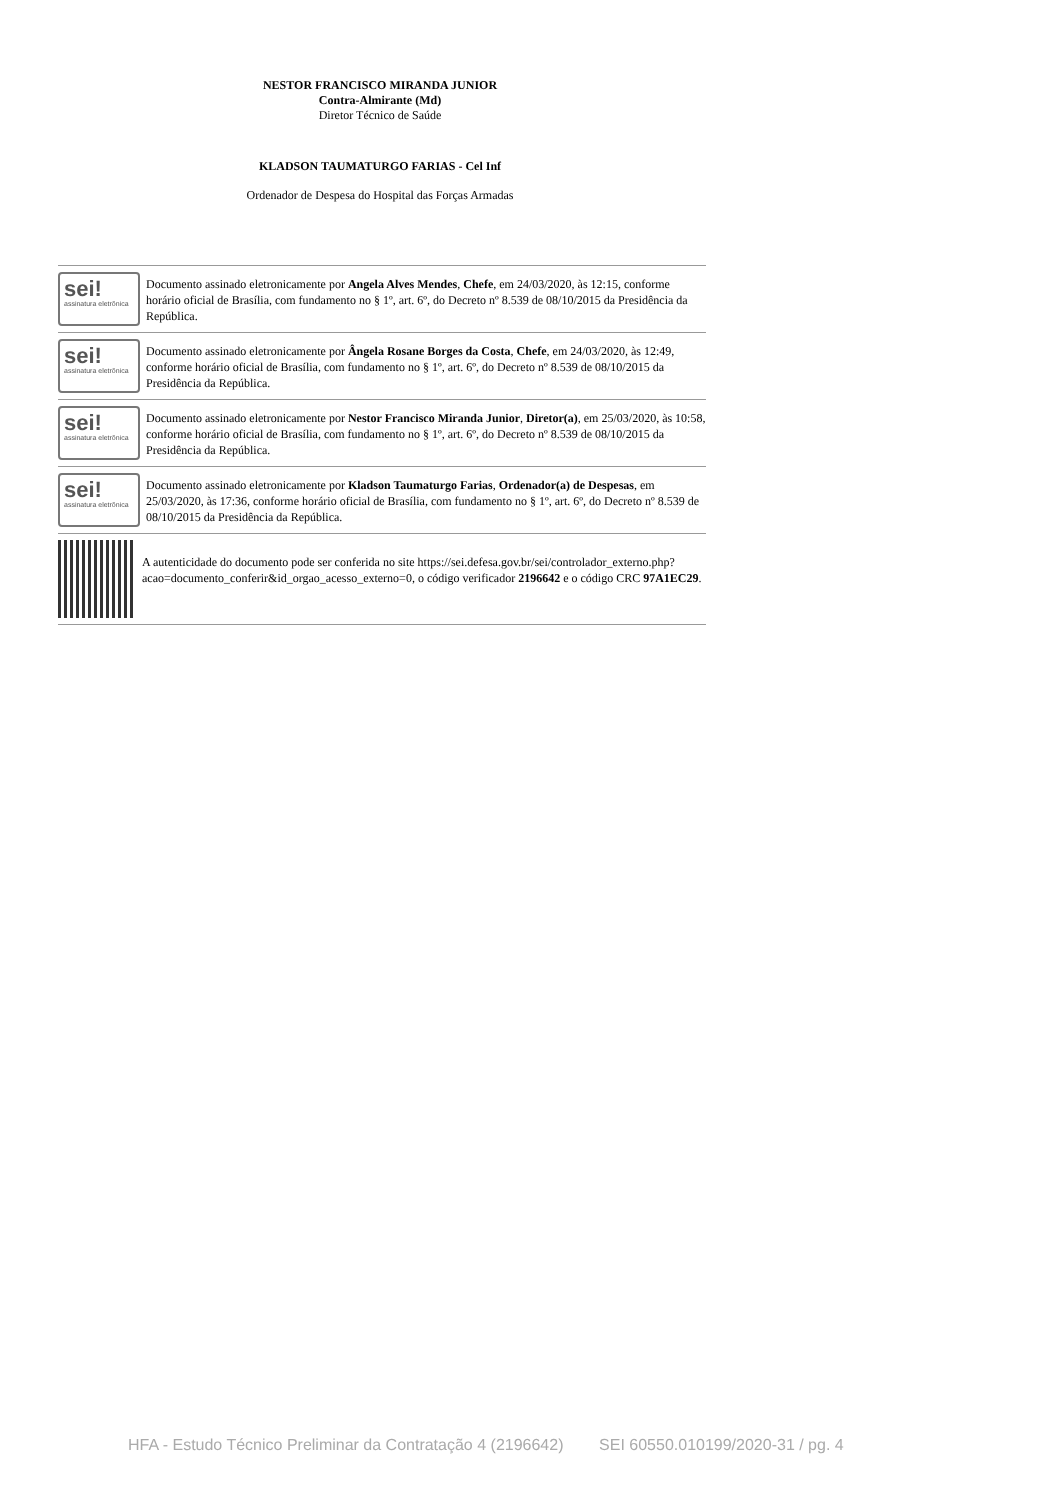NESTOR FRANCISCO MIRANDA JUNIOR
Contra-Almirante (Md)
Diretor Técnico de Saúde
KLADSON TAUMATURGO FARIAS - Cel Inf
Ordenador de Despesa do Hospital das Forças Armadas
sei!
assinatura eletrônica
Documento assinado eletronicamente por Angela Alves Mendes, Chefe, em 24/03/2020, às 12:15, conforme horário oficial de Brasília, com fundamento no § 1º, art. 6º, do Decreto nº 8.539 de 08/10/2015 da Presidência da República.
sei!
assinatura eletrônica
Documento assinado eletronicamente por Ângela Rosane Borges da Costa, Chefe, em 24/03/2020, às 12:49, conforme horário oficial de Brasília, com fundamento no § 1º, art. 6º, do Decreto nº 8.539 de 08/10/2015 da Presidência da República.
sei!
assinatura eletrônica
Documento assinado eletronicamente por Nestor Francisco Miranda Junior, Diretor(a), em 25/03/2020, às 10:58, conforme horário oficial de Brasília, com fundamento no § 1º, art. 6º, do Decreto nº 8.539 de 08/10/2015 da Presidência da República.
sei!
assinatura eletrônica
Documento assinado eletronicamente por Kladson Taumaturgo Farias, Ordenador(a) de Despesas, em 25/03/2020, às 17:36, conforme horário oficial de Brasília, com fundamento no § 1º, art. 6º, do Decreto nº 8.539 de 08/10/2015 da Presidência da República.
A autenticidade do documento pode ser conferida no site https://sei.defesa.gov.br/sei/controlador_externo.php?acao=documento_conferir&id_orgao_acesso_externo=0, o código verificador 2196642 e o código CRC 97A1EC29.
HFA - Estudo Técnico Preliminar da Contratação 4 (2196642) SEI 60550.010199/2020-31 / pg. 4